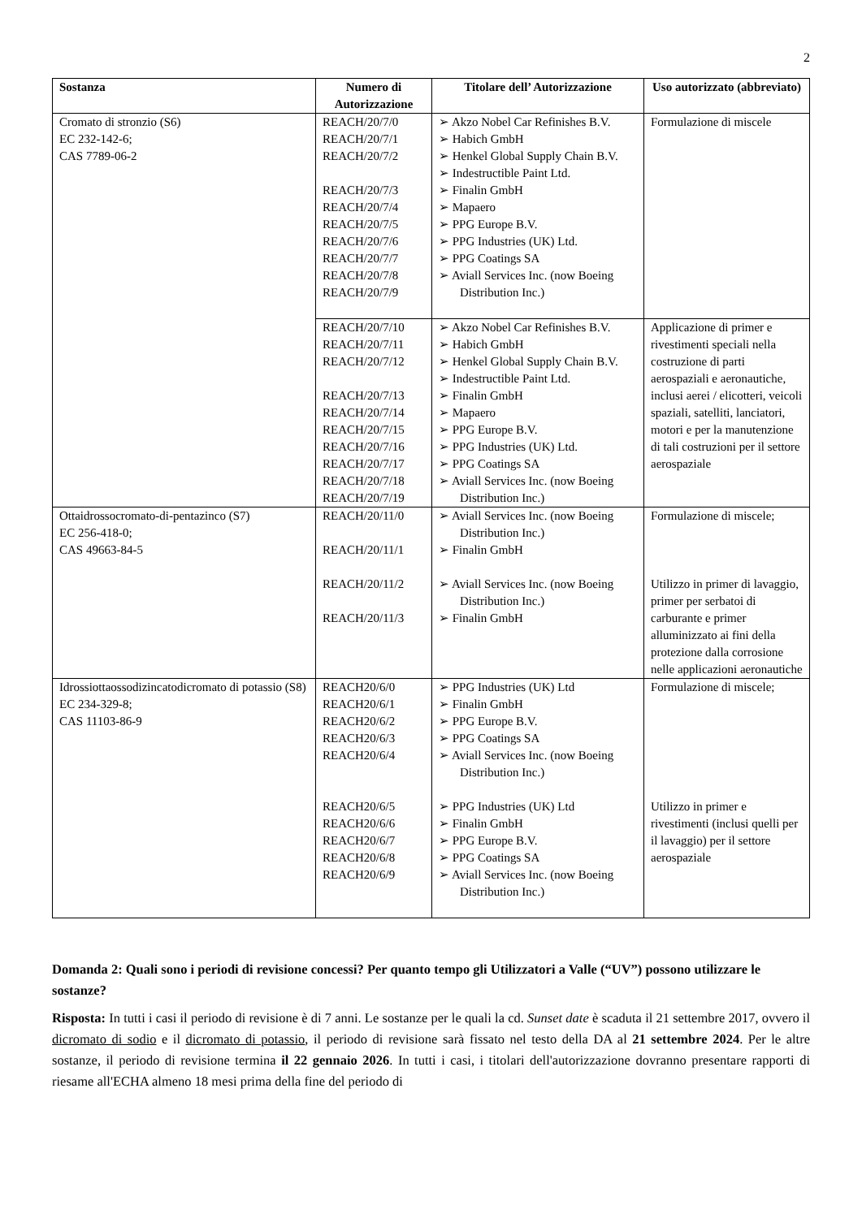2
| Sostanza | Numero di Autorizzazione | Titolare dell’ Autorizzazione | Uso autorizzato (abbreviato) |
| --- | --- | --- | --- |
| Cromato di stronzio (S6) EC 232-142-6; CAS 7789-06-2 | REACH/20/7/0 REACH/20/7/1 REACH/20/7/2 REACH/20/7/3 REACH/20/7/4 REACH/20/7/5 REACH/20/7/6 REACH/20/7/7 REACH/20/7/8 REACH/20/7/9 | ➢ Akzo Nobel Car Refinishes B.V. ➢ Habich GmbH ➢ Henkel Global Supply Chain B.V. ➢ Indestructible Paint Ltd. ➢ Finalin GmbH ➢ Mapaero ➢ PPG Europe B.V. ➢ PPG Industries (UK) Ltd. ➢ PPG Coatings SA ➢ Aviall Services Inc. (now Boeing Distribution Inc.) | Formulazione di miscele |
| | REACH/20/7/10 REACH/20/7/11 REACH/20/7/12 REACH/20/7/13 REACH/20/7/14 REACH/20/7/15 REACH/20/7/16 REACH/20/7/17 REACH/20/7/18 REACH/20/7/19 | ➢ Akzo Nobel Car Refinishes B.V. ➢ Habich GmbH ➢ Henkel Global Supply Chain B.V. ➢ Indestructible Paint Ltd. ➢ Finalin GmbH ➢ Mapaero ➢ PPG Europe B.V. ➢ PPG Industries (UK) Ltd. ➢ PPG Coatings SA ➢ Aviall Services Inc. (now Boeing Distribution Inc.) | Applicazione di primer e rivestimenti speciali nella costruzione di parti aerospaziali e aeronautiche, inclusi aerei / elicotteri, veicoli spaziali, satelliti, lanciatori, motori e per la manutenzione di tali costruzioni per il settore aerospaziale |
| Ottaidrossocromato-di-pentazinco (S7) EC 256-418-0; CAS 49663-84-5 | REACH/20/11/0 REACH/20/11/1 REACH/20/11/2 REACH/20/11/3 | ➢ Aviall Services Inc. (now Boeing Distribution Inc.) ➢ Finalin GmbH ➢ Aviall Services Inc. (now Boeing Distribution Inc.) ➢ Finalin GmbH | Formulazione di miscele; Utilizzo in primer di lavaggio, primer per serbatoi di carburante e primer alluminizzato ai fini della protezione dalla corrosione nelle applicazioni aeronautiche |
| Idrossiottaossodizincatodicromato di potassio (S8) EC 234-329-8; CAS 11103-86-9 | REACH20/6/0 REACH20/6/1 REACH20/6/2 REACH20/6/3 REACH20/6/4 REACH20/6/5 REACH20/6/6 REACH20/6/7 REACH20/6/8 REACH20/6/9 | ➢ PPG Industries (UK) Ltd ➢ Finalin GmbH ➢ PPG Europe B.V. ➢ PPG Coatings SA ➢ Aviall Services Inc. (now Boeing Distribution Inc.) ➢ PPG Industries (UK) Ltd ➢ Finalin GmbH ➢ PPG Europe B.V. ➢ PPG Coatings SA ➢ Aviall Services Inc. (now Boeing Distribution Inc.) | Formulazione di miscele; Utilizzo in primer e rivestimenti (inclusi quelli per il lavaggio) per il settore aerospaziale |
Domanda 2: Quali sono i periodi di revisione concessi? Per quanto tempo gli Utilizzatori a Valle (“UV”) possono utilizzare le sostanze?
Risposta: In tutti i casi il periodo di revisione è di 7 anni. Le sostanze per le quali la cd. Sunset date è scaduta il 21 settembre 2017, ovvero il dicromato di sodio e il dicromato di potassio, il periodo di revisione sarà fissato nel testo della DA al 21 settembre 2024. Per le altre sostanze, il periodo di revisione termina il 22 gennaio 2026. In tutti i casi, i titolari dell'autorizzazione dovranno presentare rapporti di riesame all'ECHA almeno 18 mesi prima della fine del periodo di